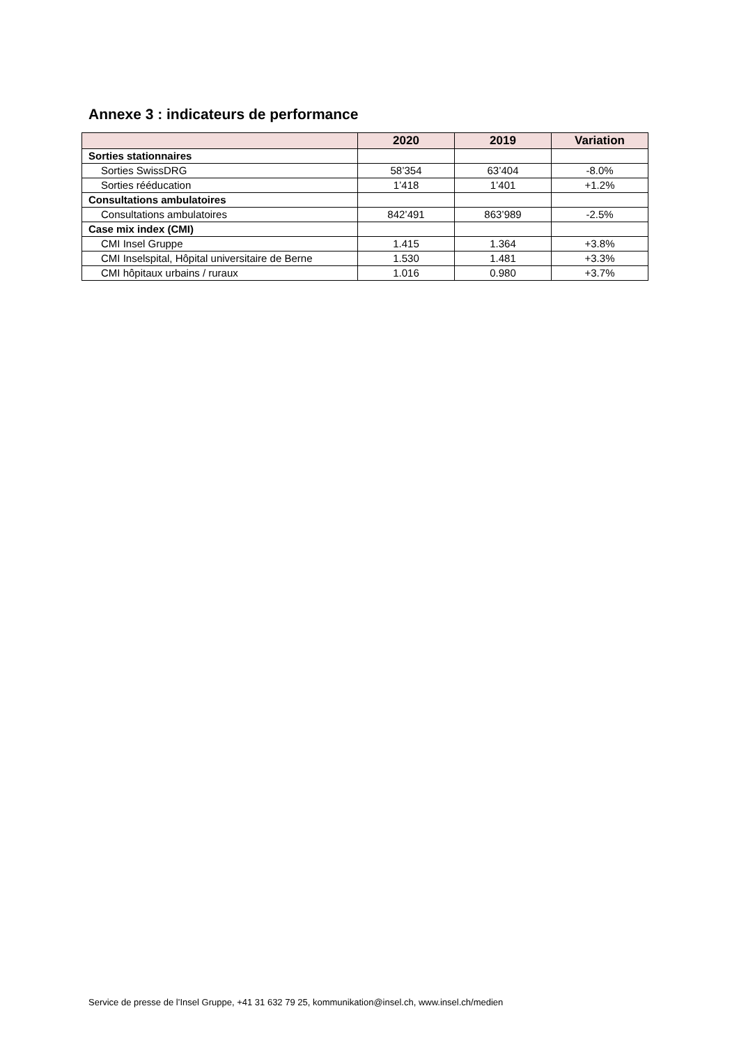Annexe 3 : indicateurs de performance
| | 2020 | 2019 | Variation |
| --- | --- | --- | --- |
| Sorties stationnaires | | | |
| Sorties SwissDRG | 58’354 | 63’404 | -8.0% |
| Sorties rééducation | 1’418 | 1’401 | +1.2% |
| Consultations ambulatoires | | | |
| Consultations ambulatoires | 842’491 | 863’989 | -2.5% |
| Case mix index (CMI) | | | |
| CMI Insel Gruppe | 1.415 | 1.364 | +3.8% |
| CMI Inselspital, Hôpital universitaire de Berne | 1.530 | 1.481 | +3.3% |
| CMI hôpitaux urbains / ruraux | 1.016 | 0.980 | +3.7% |
Service de presse de l’Insel Gruppe, +41 31 632 79 25, kommunikation@insel.ch, www.insel.ch/medien